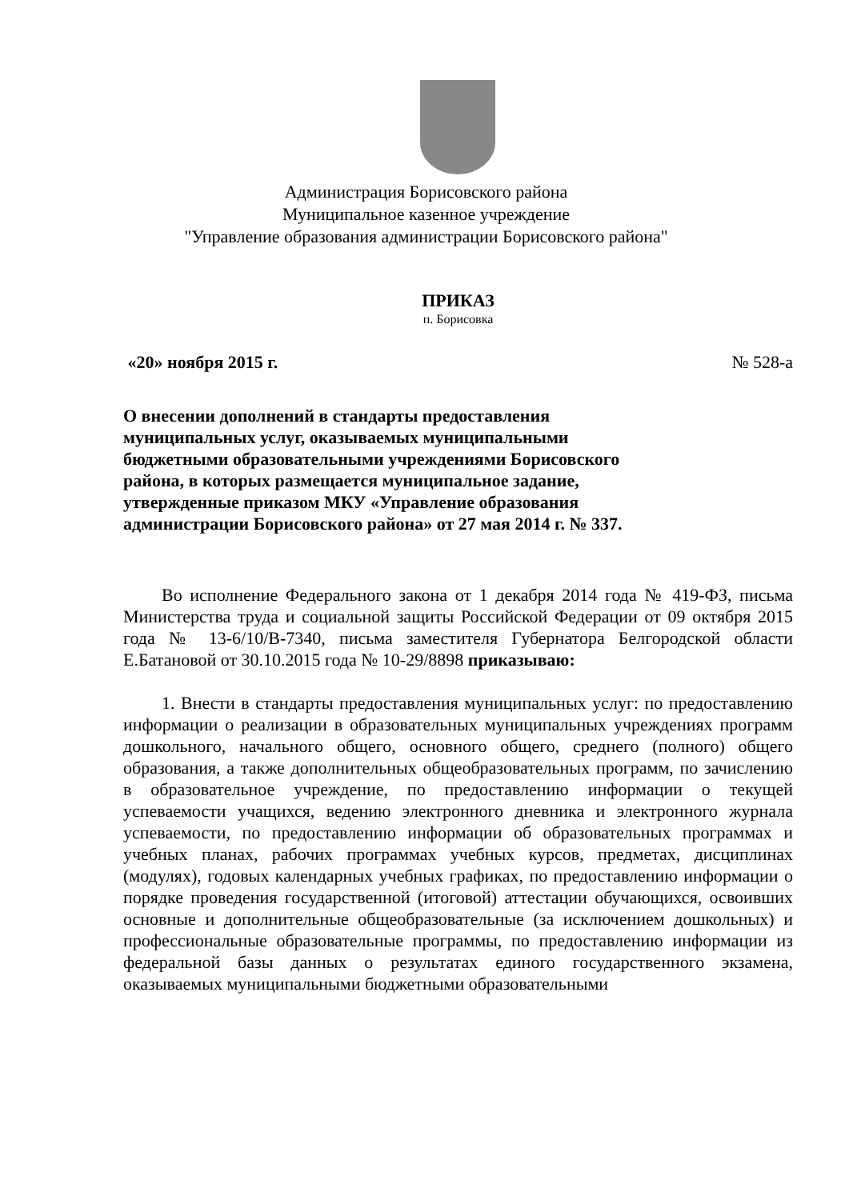Администрация Борисовского района
Муниципальное казенное учреждение
"Управление образования администрации Борисовского района"
ПРИКАЗ
п. Борисовка
«20» ноября 2015 г. № 528-а
О внесении дополнений в стандарты предоставления муниципальных услуг, оказываемых муниципальными бюджетными образовательными учреждениями Борисовского района, в которых размещается муниципальное задание, утвержденные приказом МКУ «Управление образования администрации Борисовского района» от 27 мая 2014 г. № 337.
Во исполнение Федерального закона от 1 декабря 2014 года № 419-ФЗ, письма Министерства труда и социальной защиты Российской Федерации от 09 октября 2015 года № 13-6/10/В-7340, письма заместителя Губернатора Белгородской области Е.Батановой от 30.10.2015 года № 10-29/8898 приказываю:
1. Внести в стандарты предоставления муниципальных услуг: по предоставлению информации о реализации в образовательных муниципальных учреждениях программ дошкольного, начального общего, основного общего, среднего (полного) общего образования, а также дополнительных общеобразовательных программ, по зачислению в образовательное учреждение, по предоставлению информации о текущей успеваемости учащихся, ведению электронного дневника и электронного журнала успеваемости, по предоставлению информации об образовательных программах и учебных планах, рабочих программах учебных курсов, предметах, дисциплинах (модулях), годовых календарных учебных графиках, по предоставлению информации о порядке проведения государственной (итоговой) аттестации обучающихся, освоивших основные и дополнительные общеобразовательные (за исключением дошкольных) и профессиональные образовательные программы, по предоставлению информации из федеральной базы данных о результатах единого государственного экзамена, оказываемых муниципальными бюджетными образовательными